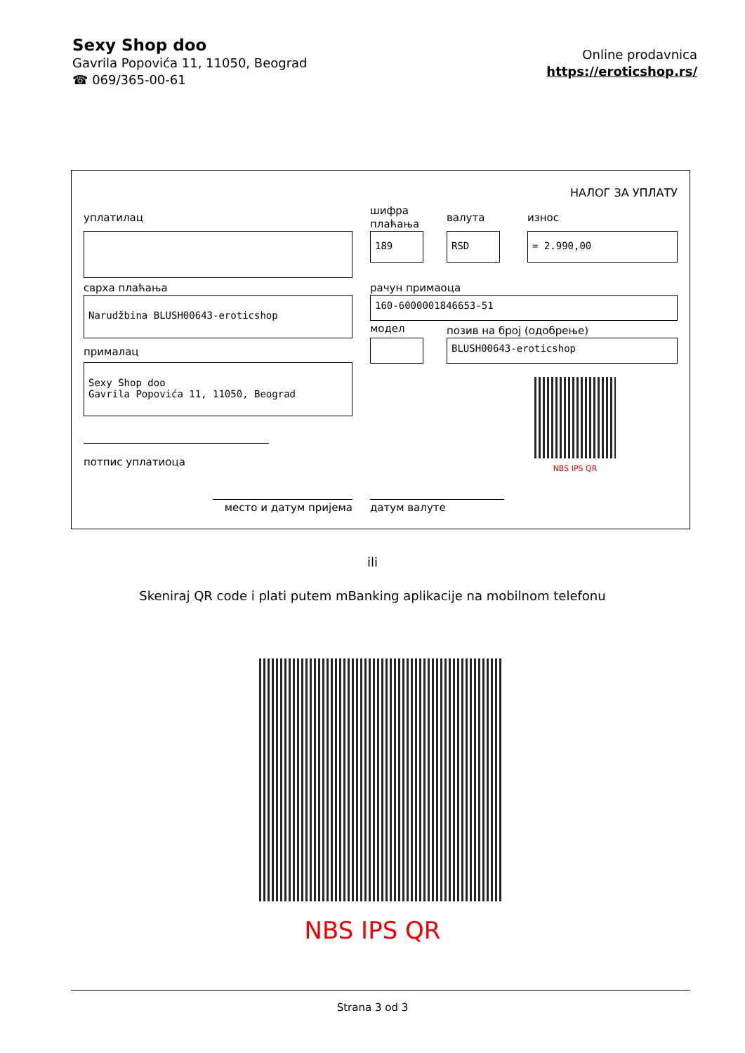Sexy Shop doo
Gavrila Popovića 11, 11050, Beograd
☎ 069/365-00-61
Online prodavnica
https://eroticshop.rs/
НАЛОГ ЗА УПЛАТУ
уплатилац
шифра
плаћања
валута износ
189 RSD = 2.990,00
сврха плаћања рачун примаоца
Narudžbina BLUSH00643-eroticshop 160-6000001846653-51
модел позив на број (одобрење)
BLUSH00643-eroticshop
прималац
Sexy Shop doo
Gavrila Popovića 11, 11050, Beograd
NBS IPS QR
потпис уплатиоца
место и датум пријема датум валуте
ili
Skeniraj QR code i plati putem mBanking aplikacije na mobilnom telefonu
NBS IPS QR
Strana 3 od 3